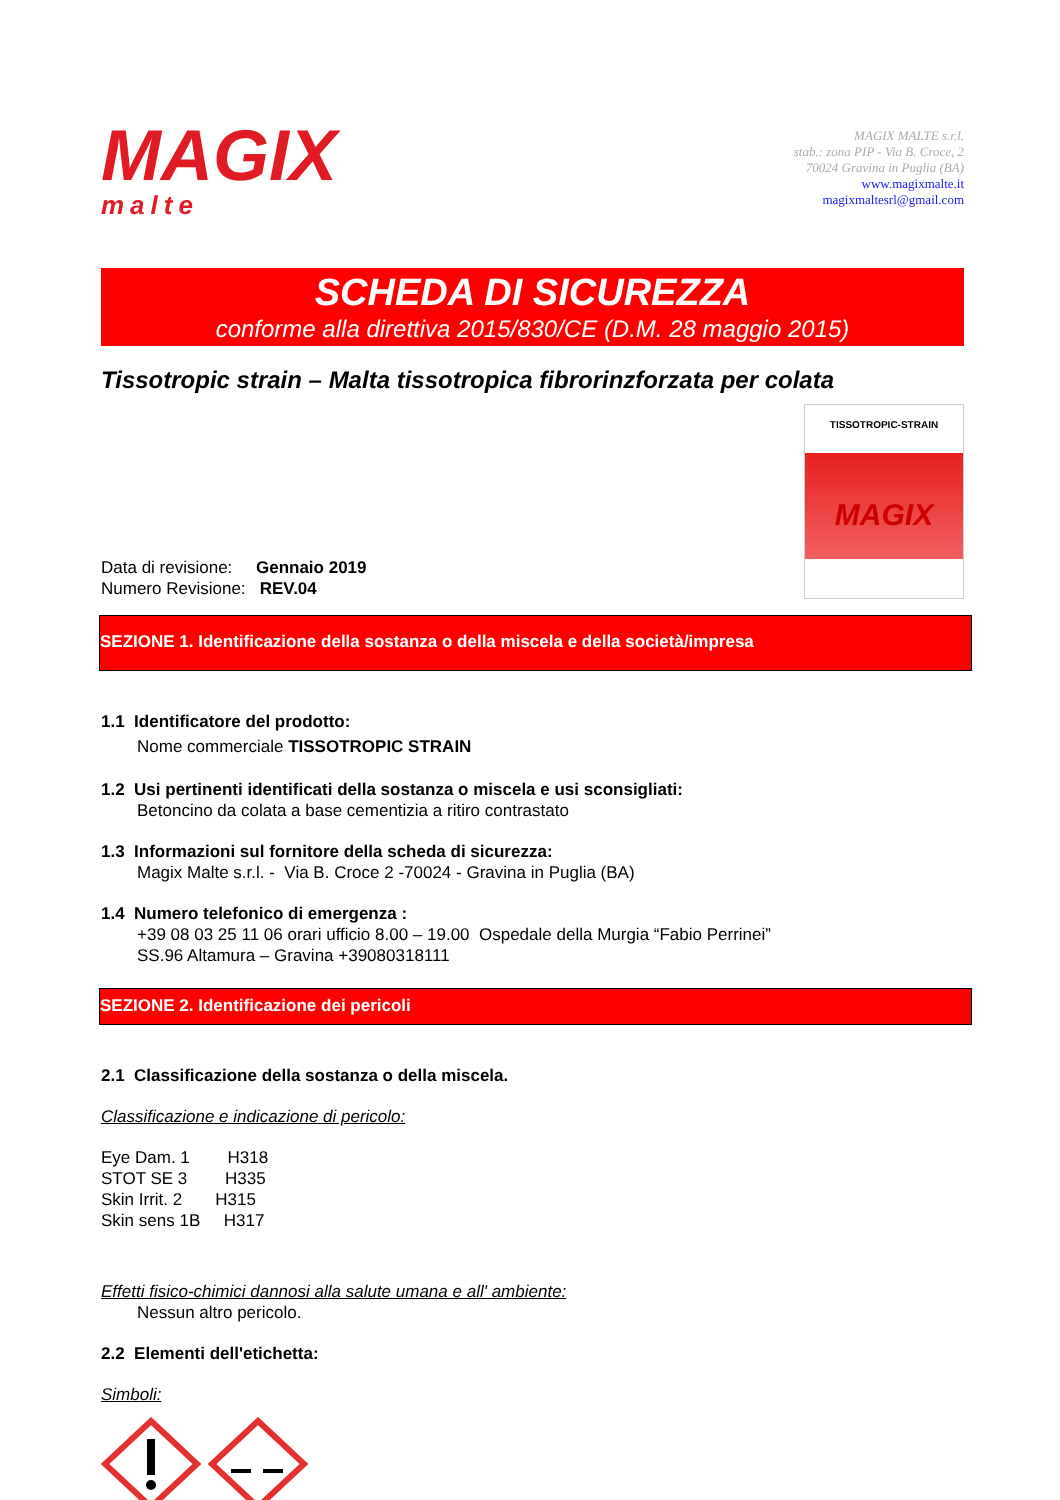MAGIX
malte
MAGIX MALTE s.r.l.
stab.: zona PIP - Via B. Croce, 2
70024 Gravina in Puglia (BA)
www.magixmalte.it
magixmaltesrl@gmail.com
SCHEDA DI SICUREZZA
conforme alla direttiva 2015/830/CE (D.M. 28 maggio 2015)
Tissotropic strain – Malta tissotropica fibrorinzforzata per colata
Data di revisione: Gennaio 2019
Numero Revisione: REV.04
TISSOTROPIC-STRAIN
MAGIX
SEZIONE 1. Identificazione della sostanza o della miscela e della società/impresa
1.1 Identificatore del prodotto:
Nome commerciale TISSOTROPIC STRAIN
1.2 Usi pertinenti identificati della sostanza o miscela e usi sconsigliati:
Betoncino da colata a base cementizia a ritiro contrastato
1.3 Informazioni sul fornitore della scheda di sicurezza:
Magix Malte s.r.l. - Via B. Croce 2 -70024 - Gravina in Puglia (BA)
1.4 Numero telefonico di emergenza :
+39 08 03 25 11 06 orari ufficio 8.00 – 19.00 Ospedale della Murgia “Fabio Perrinei”
SS.96 Altamura – Gravina +39080318111
SEZIONE 2. Identificazione dei pericoli
2.1 Classificazione della sostanza o della miscela.
Classificazione e indicazione di pericolo:
Eye Dam. 1 H318
STOT SE 3 H335
Skin Irrit. 2 H315
Skin sens 1B H317
Effetti fisico-chimici dannosi alla salute umana e all' ambiente:
Nessun altro pericolo.
2.2 Elementi dell'etichetta:
Simboli: